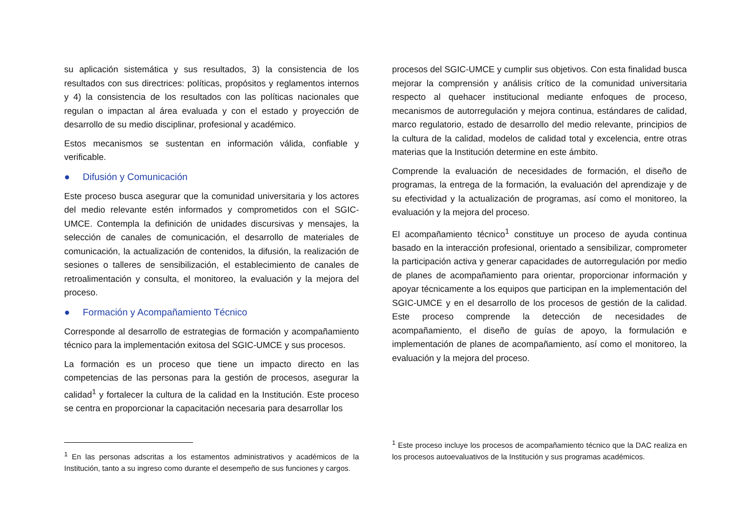su aplicación sistemática y sus resultados, 3) la consistencia de los resultados con sus directrices: políticas, propósitos y reglamentos internos y 4) la consistencia de los resultados con las políticas nacionales que regulan o impactan al área evaluada y con el estado y proyección de desarrollo de su medio disciplinar, profesional y académico.
Estos mecanismos se sustentan en información válida, confiable y verificable.
● Difusión y Comunicación
Este proceso busca asegurar que la comunidad universitaria y los actores del medio relevante estén informados y comprometidos con el SGIC-UMCE. Contempla la definición de unidades discursivas y mensajes, la selección de canales de comunicación, el desarrollo de materiales de comunicación, la actualización de contenidos, la difusión, la realización de sesiones o talleres de sensibilización, el establecimiento de canales de retroalimentación y consulta, el monitoreo, la evaluación y la mejora del proceso.
● Formación y Acompañamiento Técnico
Corresponde al desarrollo de estrategias de formación y acompañamiento técnico para la implementación exitosa del SGIC-UMCE y sus procesos.
La formación es un proceso que tiene un impacto directo en las competencias de las personas para la gestión de procesos, asegurar la calidad<sup>1</sup> y fortalecer la cultura de la calidad en la Institución. Este proceso se centra en proporcionar la capacitación necesaria para desarrollar los
<sup>1</sup> En las personas adscritas a los estamentos administrativos y académicos de la Institución, tanto a su ingreso como durante el desempeño de sus funciones y cargos.
procesos del SGIC-UMCE y cumplir sus objetivos. Con esta finalidad busca mejorar la comprensión y análisis crítico de la comunidad universitaria respecto al quehacer institucional mediante enfoques de proceso, mecanismos de autorregulación y mejora continua, estándares de calidad, marco regulatorio, estado de desarrollo del medio relevante, principios de la cultura de la calidad, modelos de calidad total y excelencia, entre otras materias que la Institución determine en este ámbito.
Comprende la evaluación de necesidades de formación, el diseño de programas, la entrega de la formación, la evaluación del aprendizaje y de su efectividad y la actualización de programas, así como el monitoreo, la evaluación y la mejora del proceso.
El acompañamiento técnico<sup>1</sup> constituye un proceso de ayuda continua basado en la interacción profesional, orientado a sensibilizar, comprometer la participación activa y generar capacidades de autorregulación por medio de planes de acompañamiento para orientar, proporcionar información y apoyar técnicamente a los equipos que participan en la implementación del SGIC-UMCE y en el desarrollo de los procesos de gestión de la calidad. Este proceso comprende la detección de necesidades de acompañamiento, el diseño de guías de apoyo, la formulación e implementación de planes de acompañamiento, así como el monitoreo, la evaluación y la mejora del proceso.
<sup>1</sup> Este proceso incluye los procesos de acompañamiento técnico que la DAC realiza en los procesos autoevaluativos de la Institución y sus programas académicos.